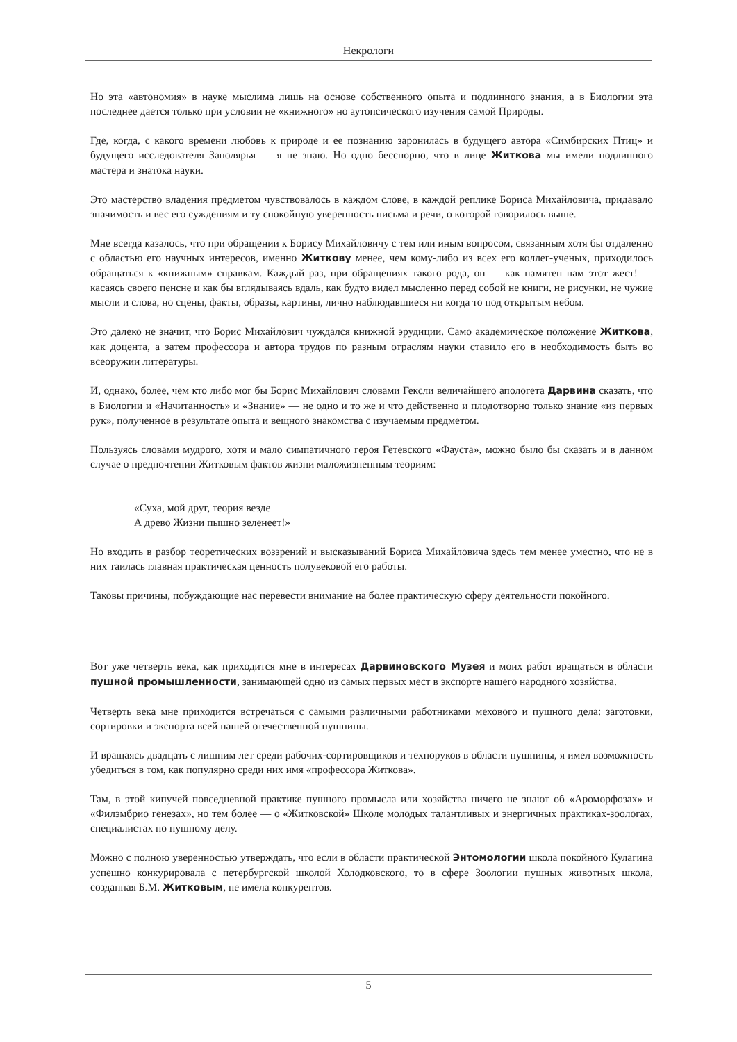Некрологи
Но эта «автономия» в науке мыслима лишь на основе собственного опыта и подлинного знания, а в Биологии эта последнее дается только при условии не «книжного» но аутопсического изучения самой Природы.
Где, когда, с какого времени любовь к природе и ее познанию заронилась в будущего автора «Симбирских Птиц» и будущего исследователя Заполярья — я не знаю. Но одно бесспорно, что в лице Житкова мы имели подлинного мастера и знатока науки.
Это мастерство владения предметом чувствовалось в каждом слове, в каждой реплике Бориса Михайловича, придавало значимость и вес его суждениям и ту спокойную уверенность письма и речи, о которой говорилось выше.
Мне всегда казалось, что при обращении к Борису Михайловичу с тем или иным вопросом, связанным хотя бы отдаленно с областью его научных интересов, именно Житкову менее, чем кому-либо из всех его коллег-ученых, приходилось обращаться к «книжным» справкам. Каждый раз, при обращениях такого рода, он — как памятен нам этот жест! — касаясь своего пенсне и как бы вглядываясь вдаль, как будто видел мысленно перед собой не книги, не рисунки, не чужие мысли и слова, но сцены, факты, образы, картины, лично наблюдавшиеся ни когда то под открытым небом.
Это далеко не значит, что Борис Михайлович чуждался книжной эрудиции. Само академическое положение Житкова, как доцента, а затем профессора и автора трудов по разным отраслям науки ставило его в необходимость быть во всеоружии литературы.
И, однако, более, чем кто либо мог бы Борис Михайлович словами Гексли величайшего апологета Дарвина сказать, что в Биологии и «Начитанность» и «Знание» — не одно и то же и что действенно и плодотворно только знание «из первых рук», полученное в результате опыта и вещного знакомства с изучаемым предметом.
Пользуясь словами мудрого, хотя и мало симпатичного героя Гетевского «Фауста», можно было бы сказать и в данном случае о предпочтении Житковым фактов жизни маложизненным теориям:
«Суха, мой друг, теория везде
А древо Жизни пышно зеленеет!»
Но входить в разбор теоретических воззрений и высказываний Бориса Михайловича здесь тем менее уместно, что не в них таилась главная практическая ценность полувековой его работы.
Таковы причины, побуждающие нас перевести внимание на более практическую сферу деятельности покойного.
Вот уже четверть века, как приходится мне в интересах Дарвиновского Музея и моих работ вращаться в области пушной промышленности, занимающей одно из самых первых мест в экспорте нашего народного хозяйства.
Четверть века мне приходится встречаться с самыми различными работниками мехового и пушного дела: заготовки, сортировки и экспорта всей нашей отечественной пушнины.
И вращаясь двадцать с лишним лет среди рабочих-сортировщиков и технoруков в области пушнины, я имел возможность убедиться в том, как популярно среди них имя «профессора Житкова».
Там, в этой кипучей повседневной практике пушного промысла или хозяйства ничего не знают об «Ароморфозах» и «Филэмбрио генезах», но тем более — о «Житковской» Школе молодых талантливых и энергичных практиках-зоологах, специалистах по пушному делу.
Можно с полною уверенностью утверждать, что если в области практической Энтомологии школа покойного Кулагина успешно конкурировала с петербургской школой Холодковского, то в сфере Зоологии пушных животных школа, созданная Б.М. Житковым, не имела конкурентов.
5